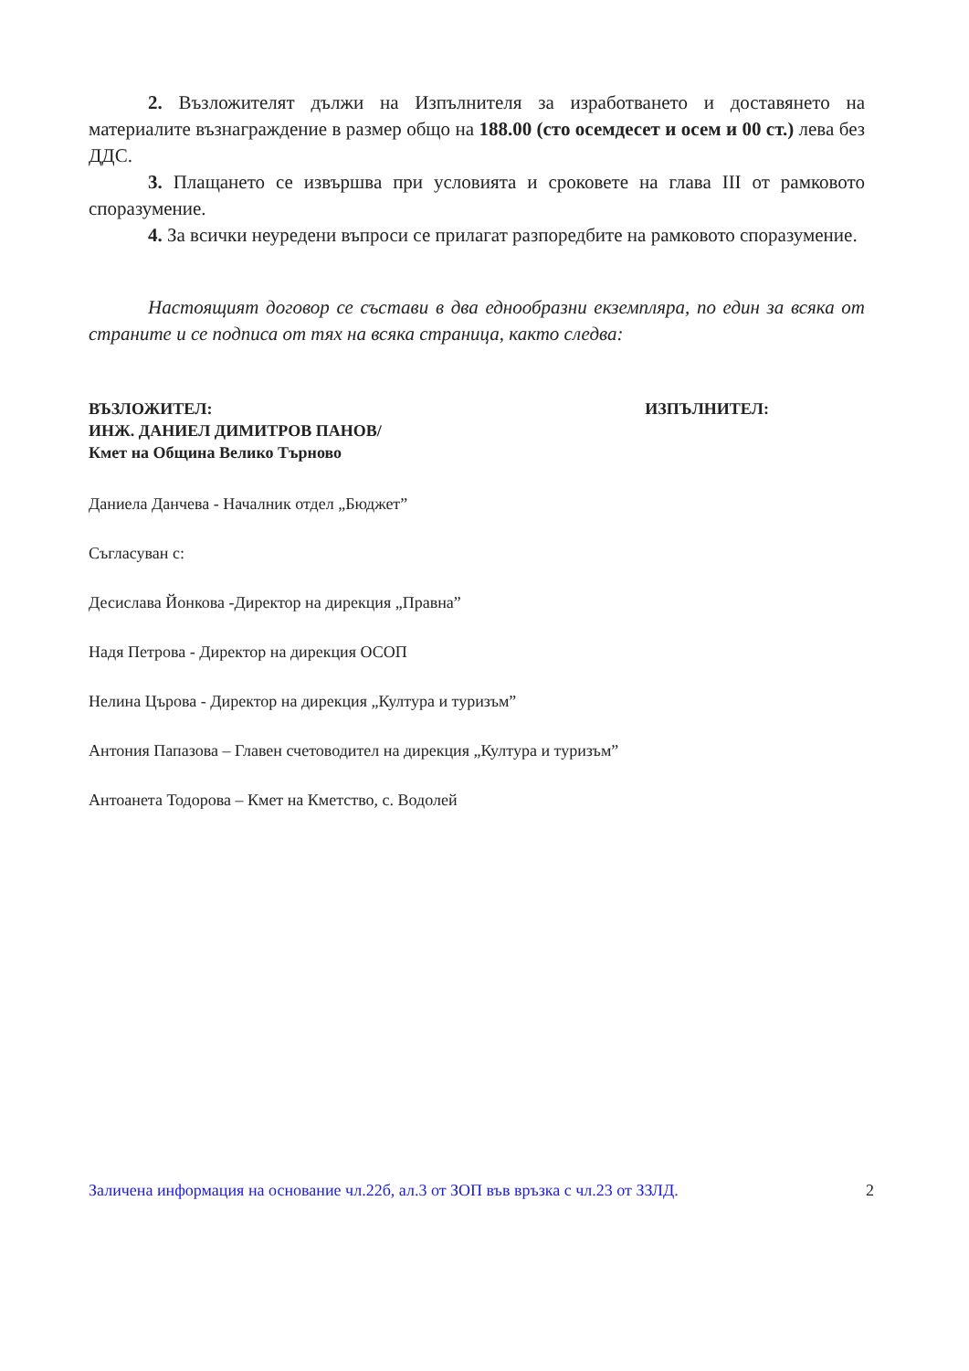2. Възложителят дължи на Изпълнителя за изработването и доставянето на материалите възнаграждение в размер общо на 188.00 (сто осемдесет и осем и 00 ст.) лева без ДДС.
3. Плащането се извършва при условията и сроковете на глава III от рамковото споразумение.
4. За всички неуредени въпроси се прилагат разпоредбите на рамковото споразумение.
Настоящият договор се състави в два еднообразни екземпляра, по един за всяка от страните и се подписа от тях на всяка страница, както следва:
ВЪЗЛОЖИТЕЛ:
ИНЖ. ДАНИЕЛ ДИМИТРОВ ПАНОВ/
Кмет на Община Велико Търново
ИЗПЪЛНИТЕЛ:
Даниела Данчева - Началник отдел „Бюджет”
Съгласуван с:
Десислава Йонкова -Директор на дирекция „Правна”
Надя Петрова - Директор на дирекция ОСОП
Нелина Църова - Директор на дирекция „Култура и туризъм”
Антония Папазова – Главен счетоводител на дирекция „Култура и туризъм”
Антоанета Тодорова – Кмет на Кметство, с. Водолей
Заличена информация на основание чл.22б, ал.3 от ЗОП във връзка с чл.23 от ЗЗЛД. 2